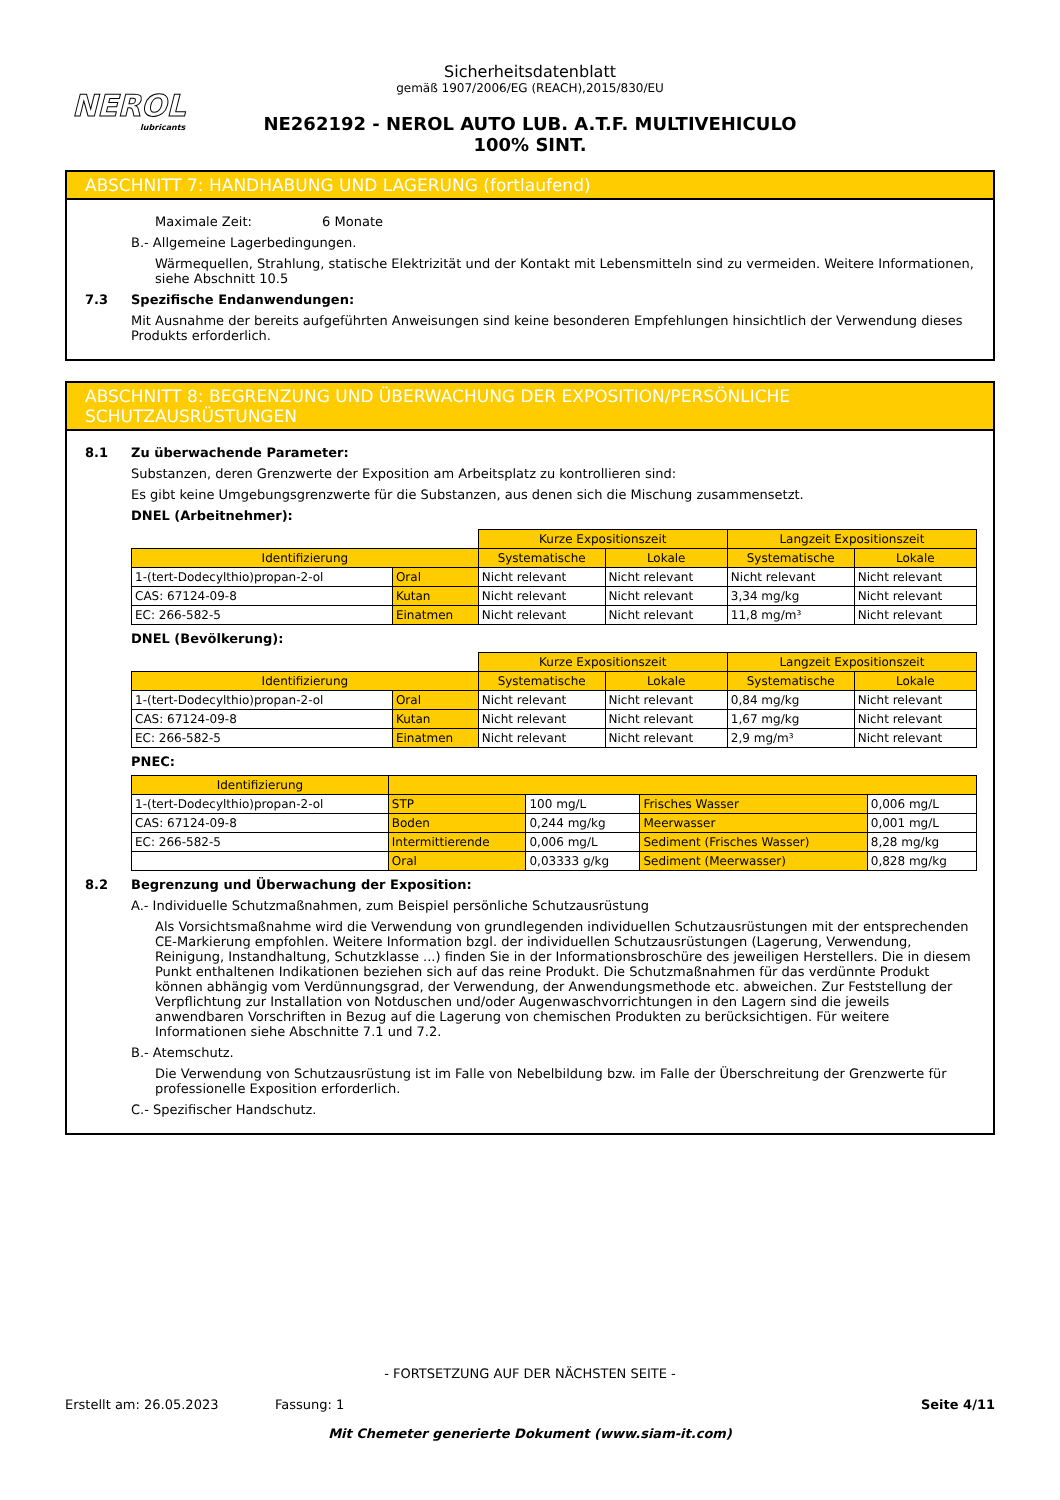NEROL
lubricants
Sicherheitsdatenblatt
gemäß 1907/2006/EG (REACH),2015/830/EU
NE262192 - NEROL AUTO LUB. A.T.F. MULTIVEHICULO 100% SINT.
ABSCHNITT 7: HANDHABUNG UND LAGERUNG (fortlaufend)
Maximale Zeit: 6 Monate
B.- Allgemeine Lagerbedingungen.
Wärmequellen, Strahlung, statische Elektrizität und der Kontakt mit Lebensmitteln sind zu vermeiden. Weitere Informationen, siehe Abschnitt 10.5
7.3 Spezifische Endanwendungen:
Mit Ausnahme der bereits aufgeführten Anweisungen sind keine besonderen Empfehlungen hinsichtlich der Verwendung dieses Produkts erforderlich.
ABSCHNITT 8: BEGRENZUNG UND ÜBERWACHUNG DER EXPOSITION/PERSÖNLICHE SCHUTZAUSRÜSTUNGEN
8.1 Zu überwachende Parameter:
Substanzen, deren Grenzwerte der Exposition am Arbeitsplatz zu kontrollieren sind:
Es gibt keine Umgebungsgrenzwerte für die Substanzen, aus denen sich die Mischung zusammensetzt.
DNEL (Arbeitnehmer):
| | | Kurze Expositionszeit | | Langzeit Expositionszeit | |
| Identifizierung | | Systematische | Lokale | Systematische | Lokale |
| 1-(tert-Dodecylthio)propan-2-ol | Oral | Nicht relevant | Nicht relevant | Nicht relevant | Nicht relevant |
| CAS: 67124-09-8 | Kutan | Nicht relevant | Nicht relevant | 3,34 mg/kg | Nicht relevant |
| EC: 266-582-5 | Einatmen | Nicht relevant | Nicht relevant | 11,8 mg/m³ | Nicht relevant |
DNEL (Bevölkerung):
| | | Kurze Expositionszeit | | Langzeit Expositionszeit | |
| Identifizierung | | Systematische | Lokale | Systematische | Lokale |
| 1-(tert-Dodecylthio)propan-2-ol | Oral | Nicht relevant | Nicht relevant | 0,84 mg/kg | Nicht relevant |
| CAS: 67124-09-8 | Kutan | Nicht relevant | Nicht relevant | 1,67 mg/kg | Nicht relevant |
| EC: 266-582-5 | Einatmen | Nicht relevant | Nicht relevant | 2,9 mg/m³ | Nicht relevant |
PNEC:
| Identifizierung | | | | |
| --- | --- | --- | --- | --- |
| 1-(tert-Dodecylthio)propan-2-ol | STP | 100 mg/L | Frisches Wasser | 0,006 mg/L |
| CAS: 67124-09-8 | Boden | 0,244 mg/kg | Meerwasser | 0,001 mg/L |
| EC: 266-582-5 | Intermittierende | 0,006 mg/L | Sediment (Frisches Wasser) | 8,28 mg/kg |
| | Oral | 0,03333 g/kg | Sediment (Meerwasser) | 0,828 mg/kg |
8.2 Begrenzung und Überwachung der Exposition:
A.- Individuelle Schutzmaßnahmen, zum Beispiel persönliche Schutzausrüstung
Als Vorsichtsmaßnahme wird die Verwendung von grundlegenden individuellen Schutzausrüstungen mit der entsprechenden CE-Markierung empfohlen. Weitere Information bzgl. der individuellen Schutzausrüstungen (Lagerung, Verwendung, Reinigung, Instandhaltung, Schutzklasse ...) finden Sie in der Informationsbroschüre des jeweiligen Herstellers. Die in diesem Punkt enthaltenen Indikationen beziehen sich auf das reine Produkt. Die Schutzmaßnahmen für das verdünnte Produkt können abhängig vom Verdünnungsgrad, der Verwendung, der Anwendungsmethode etc. abweichen. Zur Feststellung der Verpflichtung zur Installation von Notduschen und/oder Augenwaschvorrichtungen in den Lagern sind die jeweils anwendbaren Vorschriften in Bezug auf die Lagerung von chemischen Produkten zu berücksichtigen. Für weitere Informationen siehe Abschnitte 7.1 und 7.2.
B.- Atemschutz.
Die Verwendung von Schutzausrüstung ist im Falle von Nebelbildung bzw. im Falle der Überschreitung der Grenzwerte für professionelle Exposition erforderlich.
C.- Spezifischer Handschutz.
- FORTSETZUNG AUF DER NÄCHSTEN SEITE -
Erstellt am: 26.05.2023 Fassung: 1 Seite 4/11
Mit Chemeter generierte Dokument (www.siam-it.com)